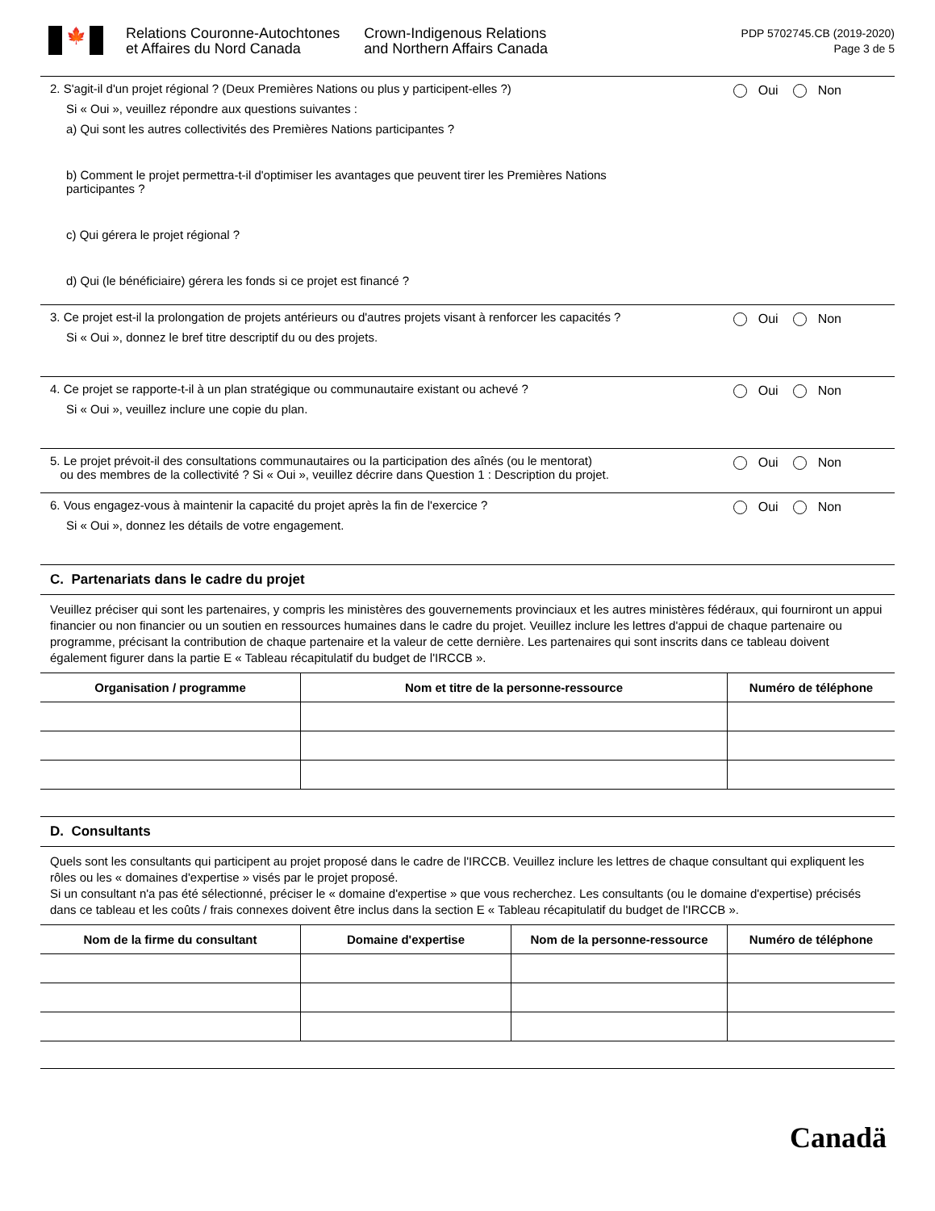🍁
Relations Couronne-Autochtones
et Affaires du Nord Canada
Crown-Indigenous Relations
and Northern Affairs Canada
PDP 5702745.CB (2019-2020)
Page 3 de 5
2. S'agit-il d'un projet régional ? (Deux Premières Nations ou plus y participent-elles ?)
Oui Non
Si « Oui », veuillez répondre aux questions suivantes :
a) Qui sont les autres collectivités des Premières Nations participantes ?
b) Comment le projet permettra-t-il d'optimiser les avantages que peuvent tirer les Premières Nations participantes ?
c) Qui gérera le projet régional ?
d) Qui (le bénéficiaire) gérera les fonds si ce projet est financé ?
3. Ce projet est-il la prolongation de projets antérieurs ou d'autres projets visant à renforcer les capacités ?
Oui Non
Si « Oui », donnez le bref titre descriptif du ou des projets.
4. Ce projet se rapporte-t-il à un plan stratégique ou communautaire existant ou achevé ?
Oui Non
Si « Oui », veuillez inclure une copie du plan.
5. Le projet prévoit-il des consultations communautaires ou la participation des aînés (ou le mentorat)
ou des membres de la collectivité ? Si « Oui », veuillez décrire dans Question 1 : Description du projet.
Oui Non
6. Vous engagez-vous à maintenir la capacité du projet après la fin de l'exercice ?
Oui Non
Si « Oui », donnez les détails de votre engagement.
C. Partenariats dans le cadre du projet
Veuillez préciser qui sont les partenaires, y compris les ministères des gouvernements provinciaux et les autres ministères fédéraux, qui fourniront un appui financier ou non financier ou un soutien en ressources humaines dans le cadre du projet. Veuillez inclure les lettres d'appui de chaque partenaire ou programme, précisant la contribution de chaque partenaire et la valeur de cette dernière. Les partenaires qui sont inscrits dans ce tableau doivent également figurer dans la partie E « Tableau récapitulatif du budget de l'IRCCB ».
| Organisation / programme | Nom et titre de la personne-ressource | Numéro de téléphone |
| --- | --- | --- |
D. Consultants
Quels sont les consultants qui participent au projet proposé dans le cadre de l'IRCCB. Veuillez inclure les lettres de chaque consultant qui expliquent les rôles ou les « domaines d'expertise » visés par le projet proposé.
Si un consultant n'a pas été sélectionné, préciser le « domaine d'expertise » que vous recherchez. Les consultants (ou le domaine d'expertise) précisés dans ce tableau et les coûts / frais connexes doivent être inclus dans la section E « Tableau récapitulatif du budget de l'IRCCB ».
| Nom de la firme du consultant | Domaine d'expertise | Nom de la personne-ressource | Numéro de téléphone |
| --- | --- | --- | --- |
Canadä